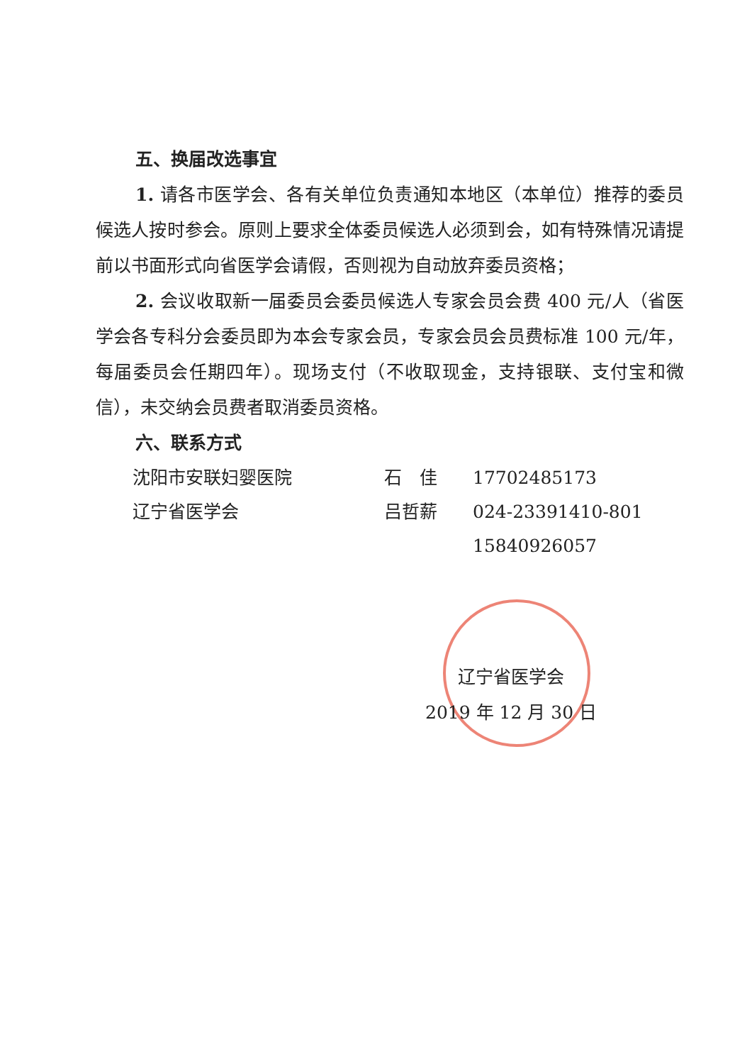五、换届改选事宜
1. 请各市医学会、各有关单位负责通知本地区（本单位）推荐的委员候选人按时参会。原则上要求全体委员候选人必须到会，如有特殊情况请提前以书面形式向省医学会请假，否则视为自动放弃委员资格；
2. 会议收取新一届委员会委员候选人专家会员会费 400 元/人（省医学会各专科分会委员即为本会专家会员，专家会员会员费标准 100 元/年，每届委员会任期四年）。现场支付（不收取现金，支持银联、支付宝和微信），未交纳会员费者取消委员资格。
六、联系方式
| 沈阳市安联妇婴医院 | 石 佳 | 17702485173 |
| 辽宁省医学会 | 吕哲薪 | 024-23391410-801 |
| | | 15840926057 |
辽宁省医学会
2019 年 12 月 30 日